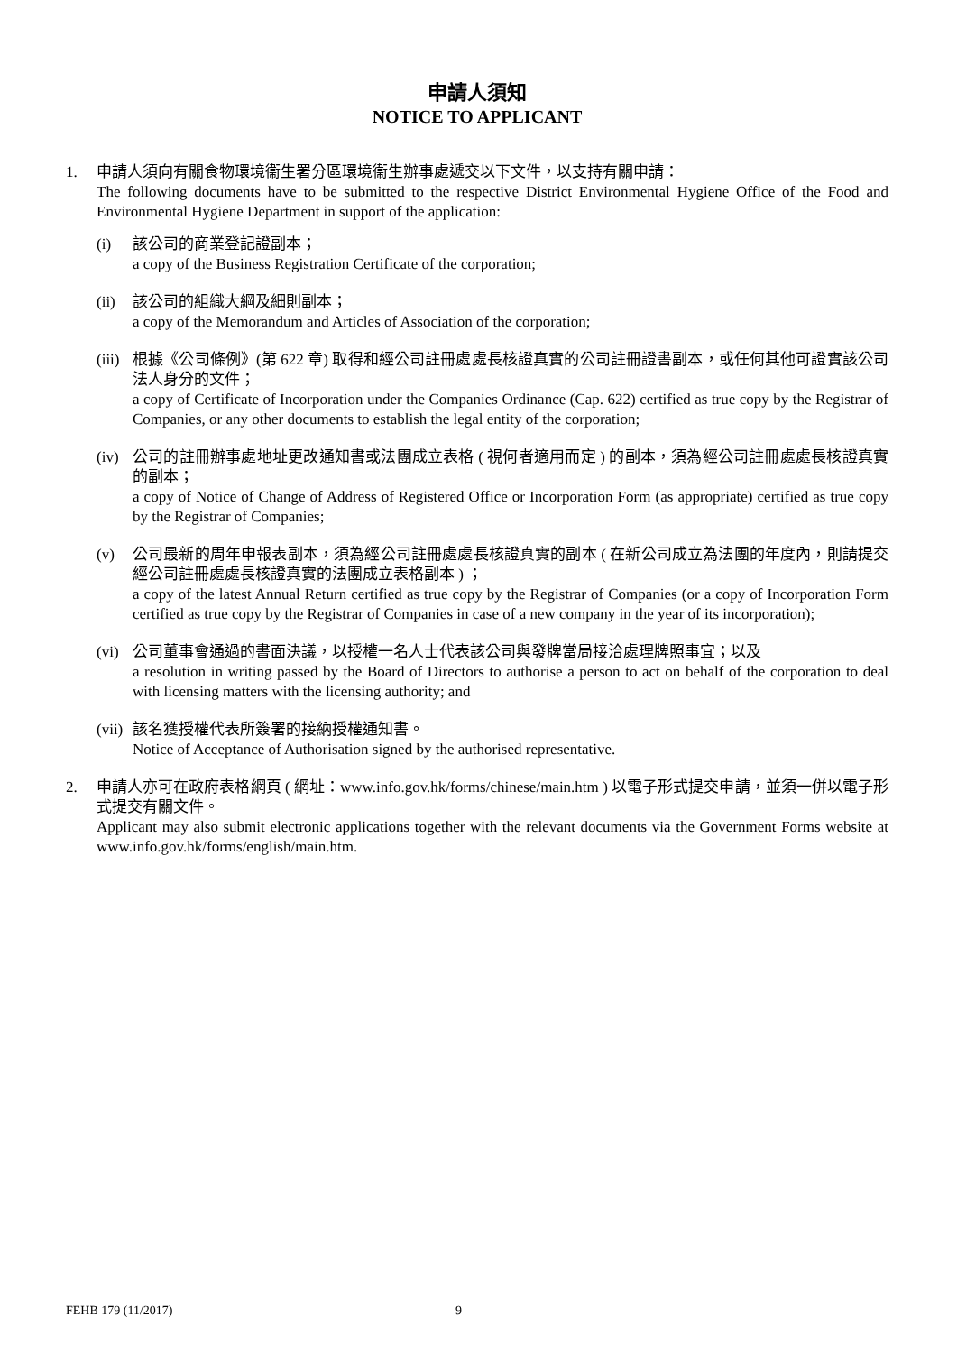申請人須知
NOTICE TO APPLICANT
1. 申請人須向有關食物環境衞生署分區環境衞生辦事處遞交以下文件，以支持有關申請：
The following documents have to be submitted to the respective District Environmental Hygiene Office of the Food and Environmental Hygiene Department in support of the application:
(i) 該公司的商業登記證副本；
a copy of the Business Registration Certificate of the corporation;
(ii)
該公司的組織大綱及細則副本；
a copy of the Memorandum and Articles of Association of the corporation;
(iii)
根據《公司條例》(第 622 章) 取得和經公司註冊處處長核證真實的公司註冊證書副本，或任何其他可證實該公司法人身分的文件；
a copy of Certificate of Incorporation under the Companies Ordinance (Cap. 622) certified as true copy by the Registrar of Companies, or any other documents to establish the legal entity of the corporation;
(iv)
公司的註冊辦事處地址更改通知書或法團成立表格 ( 視何者適用而定 ) 的副本，須為經公司註冊處處長核證真實的副本；
a copy of Notice of Change of Address of Registered Office or Incorporation Form (as appropriate) certified as true copy by the Registrar of Companies;
(v) 公司最新的周年申報表副本，須為經公司註冊處處長核證真實的副本 ( 在新公司成立為法團的年度內，則請提交經公司註冊處處長核證真實的法團成立表格副本 ) ；
a copy of the latest Annual Return certified as true copy by the Registrar of Companies (or a copy of Incorporation Form certified as true copy by the Registrar of Companies in case of a new company in the year of its incorporation);
(vi)
公司董事會通過的書面決議，以授權一名人士代表該公司與發牌當局接洽處理牌照事宜；以及
a resolution in writing passed by the Board of Directors to authorise a person to act on behalf of the corporation to deal with licensing matters with the licensing authority; and
(vii)
該名獲授權代表所簽署的接納授權通知書。
Notice of Acceptance of Authorisation signed by the authorised representative.
2. 申請人亦可在政府表格網頁 ( 網址：www.info.gov.hk/forms/chinese/main.htm ) 以電子形式提交申請，並須一併以電子形式提交有關文件。
Applicant may also submit electronic applications together with the relevant documents via the Government Forms website at www.info.gov.hk/forms/english/main.htm.
FEHB 179 (11/2017) 9